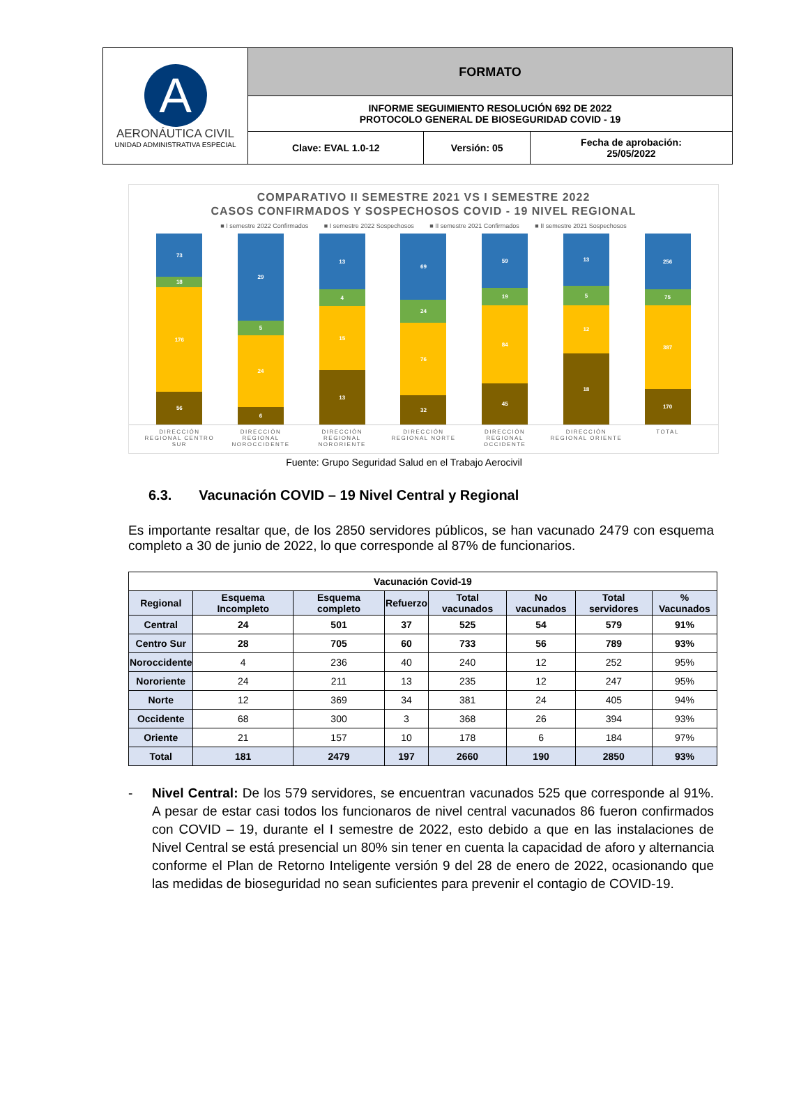| A AERONÁUTICA CIVIL UNIDAD ADMINISTRATIVA ESPECIAL | FORMATO | | |
| | INFORME SEGUIMIENTO RESOLUCIÓN 692 DE 2022 PROTOCOLO GENERAL DE BIOSEGURIDAD COVID - 19 | | |
| | Clave: EVAL 1.0-12 | Versión: 05 | Fecha de aprobación: 25/05/2022 |
COMPARATIVO II SEMESTRE 2021 VS I SEMESTRE 2022
CASOS CONFIRMADOS Y SOSPECHOSOS COVID - 19 NIVEL REGIONAL
■ I semestre 2022 Confirmados ■ I semestre 2022 Sospechosos ■ II semestre 2021 Confirmados ■ II semestre 2021 Sospechosos
73
18
176
56
29
5
24
6
13
4
15
13
69
24
76
32
59
19
84
45
13
5
12
18
256
75
387
170
DIRECCIÓN REGIONAL CENTRO SUR
DIRECCIÓN REGIONAL NOROCCIDENTE
DIRECCIÓN REGIONAL NORORIENTE
DIRECCIÓN REGIONAL NORTE
DIRECCIÓN REGIONAL OCCIDENTE
DIRECCIÓN REGIONAL ORIENTE
TOTAL
Fuente: Grupo Seguridad Salud en el Trabajo Aerocivil
6.3. Vacunación COVID – 19 Nivel Central y Regional
Es importante resaltar que, de los 2850 servidores públicos, se han vacunado 2479 con esquema completo a 30 de junio de 2022, lo que corresponde al 87% de funcionarios.
| Vacunación Covid-19 | | | | | | | |
| Regional | Esquema Incompleto | Esquema completo | Refuerzo | Total vacunados | No vacunados | Total servidores | % Vacunados |
| Central | 24 | 501 | 37 | 525 | 54 | 579 | 91% |
| Centro Sur | 28 | 705 | 60 | 733 | 56 | 789 | 93% |
| Noroccidente | 4 | 236 | 40 | 240 | 12 | 252 | 95% |
| Nororiente | 24 | 211 | 13 | 235 | 12 | 247 | 95% |
| Norte | 12 | 369 | 34 | 381 | 24 | 405 | 94% |
| Occidente | 68 | 300 | 3 | 368 | 26 | 394 | 93% |
| Oriente | 21 | 157 | 10 | 178 | 6 | 184 | 97% |
| Total | 181 | 2479 | 197 | 2660 | 190 | 2850 | 93% |
- Nivel Central: De los 579 servidores, se encuentran vacunados 525 que corresponde al 91%. A pesar de estar casi todos los funcionaros de nivel central vacunados 86 fueron confirmados con COVID – 19, durante el I semestre de 2022, esto debido a que en las instalaciones de Nivel Central se está presencial un 80% sin tener en cuenta la capacidad de aforo y alternancia conforme el Plan de Retorno Inteligente versión 9 del 28 de enero de 2022, ocasionando que las medidas de bioseguridad no sean suficientes para prevenir el contagio de COVID-19.